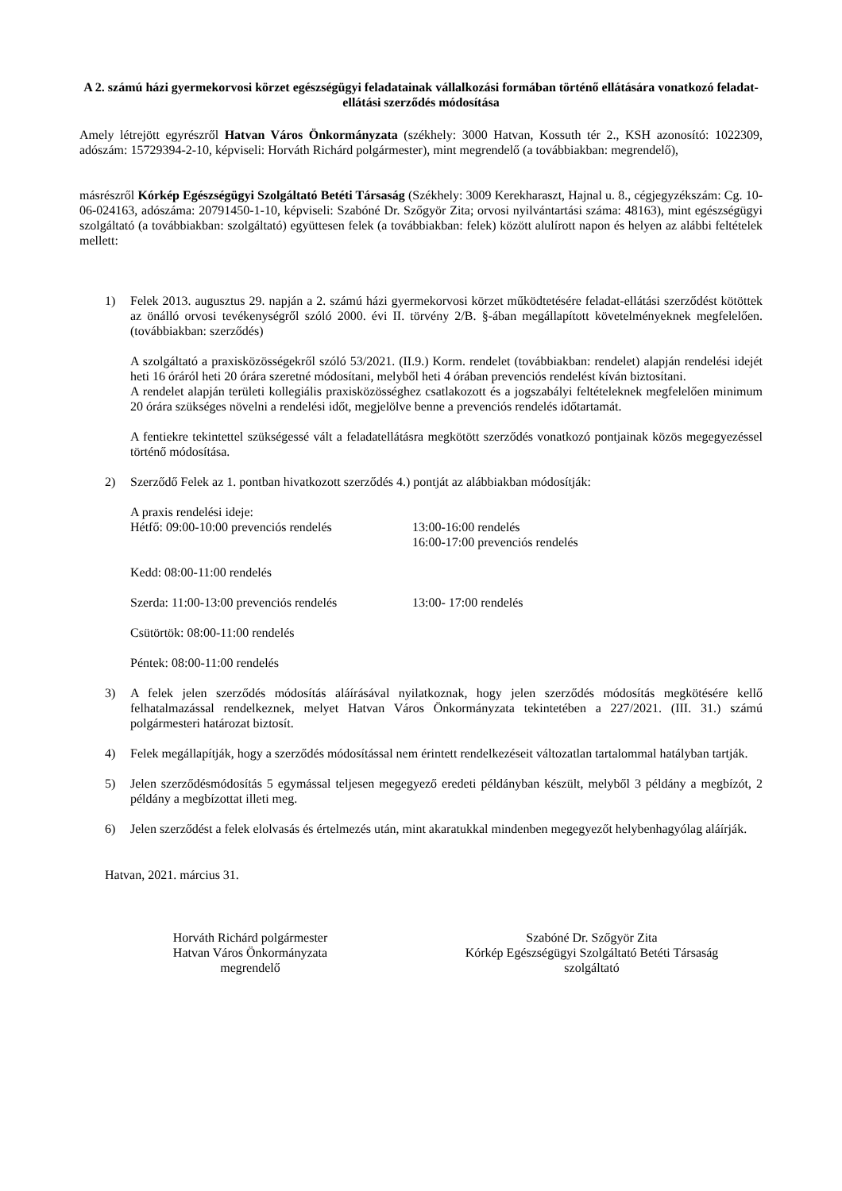A 2. számú házi gyermekorvosi körzet egészségügyi feladatainak vállalkozási formában történő ellátására vonatkozó feladat-ellátási szerződés módosítása
Amely létrejött egyrészről Hatvan Város Önkormányzata (székhely: 3000 Hatvan, Kossuth tér 2., KSH azonosító: 1022309, adószám: 15729394-2-10, képviseli: Horváth Richárd polgármester), mint megrendelő (a továbbiakban: megrendelő),
másrészről Kórkép Egészségügyi Szolgáltató Betéti Társaság (Székhely: 3009 Kerekharaszt, Hajnal u. 8., cégjegyzékszám: Cg. 10-06-024163, adószáma: 20791450-1-10, képviseli: Szabóné Dr. Szőgyör Zita; orvosi nyilvántartási száma: 48163), mint egészségügyi szolgáltató (a továbbiakban: szolgáltató) együttesen felek (a továbbiakban: felek) között alulírott napon és helyen az alábbi feltételek mellett:
1) Felek 2013. augusztus 29. napján a 2. számú házi gyermekorvosi körzet működtetésére feladat-ellátási szerződést kötöttek az önálló orvosi tevékenységről szóló 2000. évi II. törvény 2/B. §-ában megállapított követelményeknek megfelelően. (továbbiakban: szerződés)
A szolgáltató a praxisközösségekről szóló 53/2021. (II.9.) Korm. rendelet (továbbiakban: rendelet) alapján rendelési idejét heti 16 óráról heti 20 órára szeretné módosítani, melyből heti 4 órában prevenciós rendelést kíván biztosítani.
A rendelet alapján területi kollegiális praxisközösséghez csatlakozott és a jogszabályi feltételeknek megfelelően minimum 20 órára szükséges növelni a rendelési időt, megjelölve benne a prevenciós rendelés időtartamát.
A fentiekre tekintettel szükségessé vált a feladatellátásra megkötött szerződés vonatkozó pontjainak közös megegyezéssel történő módosítása.
2) Szerződő Felek az 1. pontban hivatkozott szerződés 4.) pontját az alábbiakban módosítják:
A praxis rendelési ideje:
Hétfő: 09:00-10:00 prevenciós rendelés
13:00-16:00 rendelés
16:00-17:00 prevenciós rendelés
Kedd: 08:00-11:00 rendelés
Szerda: 11:00-13:00 prevenciós rendelés
13:00- 17:00 rendelés
Csütörtök: 08:00-11:00 rendelés
Péntek: 08:00-11:00 rendelés
3) A felek jelen szerződés módosítás aláírásával nyilatkoznak, hogy jelen szerződés módosítás megkötésére kellő felhatalmazással rendelkeznek, melyet Hatvan Város Önkormányzata tekintetében a 227/2021. (III. 31.) számú polgármesteri határozat biztosít.
4) Felek megállapítják, hogy a szerződés módosítással nem érintett rendelkezéseit változatlan tartalommal hatályban tartják.
5) Jelen szerződésmódosítás 5 egymással teljesen megegyező eredeti példányban készült, melyből 3 példány a megbízót, 2 példány a megbízottat illeti meg.
6) Jelen szerződést a felek elolvasás és értelmezés után, mint akaratukkal mindenben megegyezőt helybenhagyólag aláírják.
Hatvan, 2021. március 31.
Horváth Richárd polgármester
Hatvan Város Önkormányzata
megrendelő
Szabóné Dr. Szőgyör Zita
Kórkép Egészségügyi Szolgáltató Betéti Társaság
szolgáltató